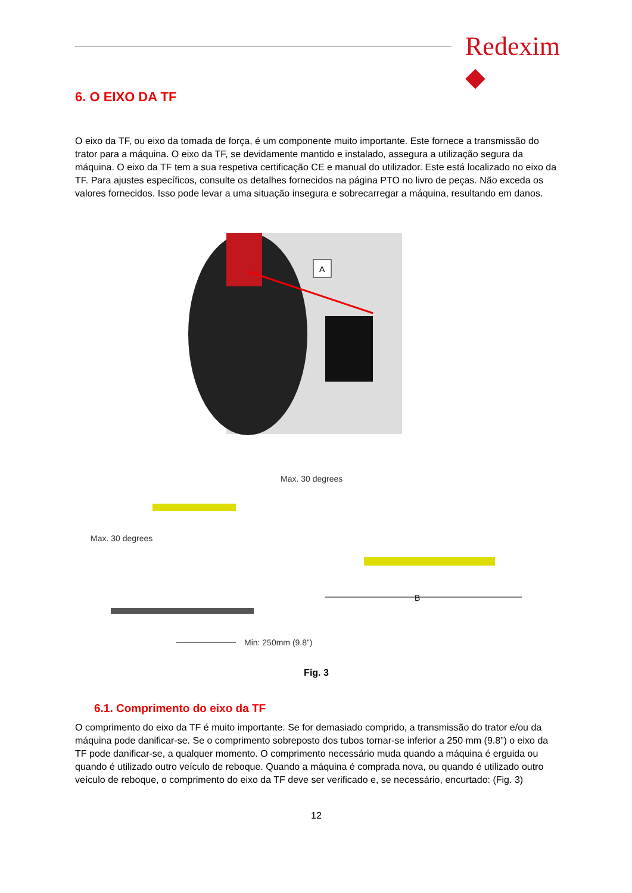Redexim ◆
6. O EIXO DA TF
O eixo da TF, ou eixo da tomada de força, é um componente muito importante. Este fornece a transmissão do trator para a máquina. O eixo da TF, se devidamente mantido e instalado, assegura a utilização segura da máquina. O eixo da TF tem a sua respetiva certificação CE e manual do utilizador. Este está localizado no eixo da TF. Para ajustes específicos, consulte os detalhes fornecidos na página PTO no livro de peças. Não exceda os valores fornecidos. Isso pode levar a uma situação insegura e sobrecarregar a máquina, resultando em danos.
A
B
Max. 30 degrees
Max. 30 degrees
Min: 250mm (9.8”)
Fig. 3
6.1. Comprimento do eixo da TF
O comprimento do eixo da TF é muito importante. Se for demasiado comprido, a transmissão do trator e/ou da máquina pode danificar-se. Se o comprimento sobreposto dos tubos tornar-se inferior a 250 mm (9.8”) o eixo da TF pode danificar-se, a qualquer momento. O comprimento necessário muda quando a máquina é erguida ou quando é utilizado outro veículo de reboque. Quando a máquina é comprada nova, ou quando é utilizado outro veículo de reboque, o comprimento do eixo da TF deve ser verificado e, se necessário, encurtado: (Fig. 3)
12